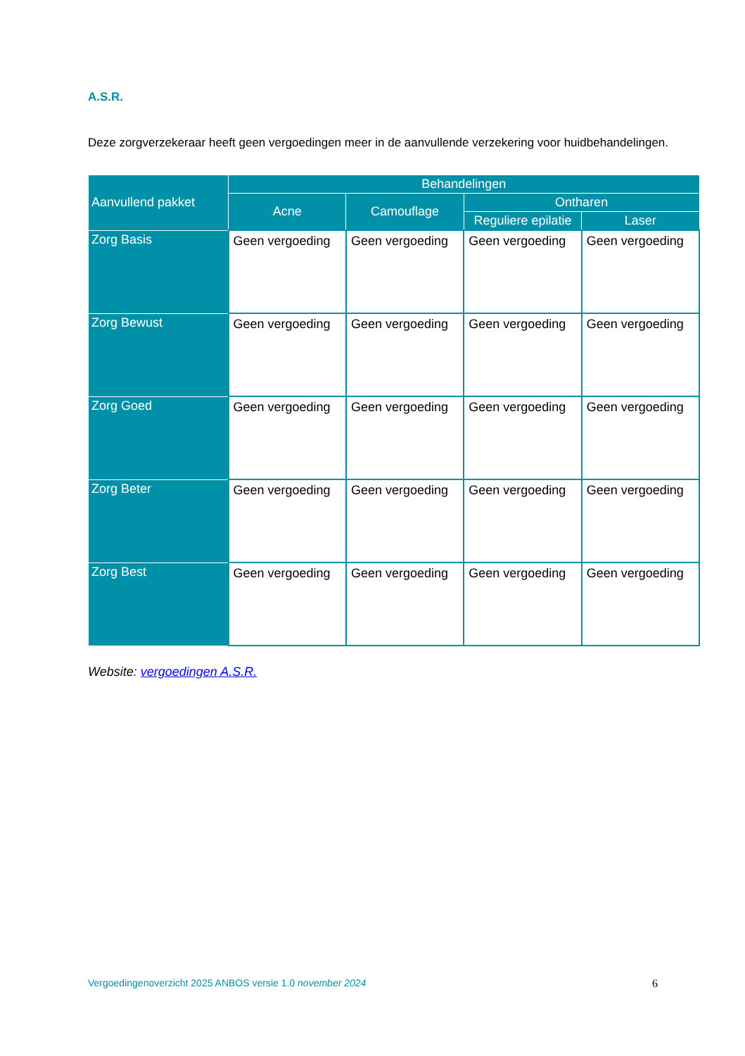A.S.R.
Deze zorgverzekeraar heeft geen vergoedingen meer in de aanvullende verzekering voor huidbehandelingen.
| Aanvullend pakket | Behandelingen | | | |
| --- | --- | --- | --- | --- |
| | Acne | Camouflage | Ontharen | |
| | | | Reguliere epilatie | Laser |
| Zorg Basis | Geen vergoeding | Geen vergoeding | Geen vergoeding | Geen vergoeding |
| Zorg Bewust | Geen vergoeding | Geen vergoeding | Geen vergoeding | Geen vergoeding |
| Zorg Goed | Geen vergoeding | Geen vergoeding | Geen vergoeding | Geen vergoeding |
| Zorg Beter | Geen vergoeding | Geen vergoeding | Geen vergoeding | Geen vergoeding |
| Zorg Best | Geen vergoeding | Geen vergoeding | Geen vergoeding | Geen vergoeding |
Website: vergoedingen A.S.R.
Vergoedingenoverzicht 2025 ANBOS versie 1.0 november 2024 6